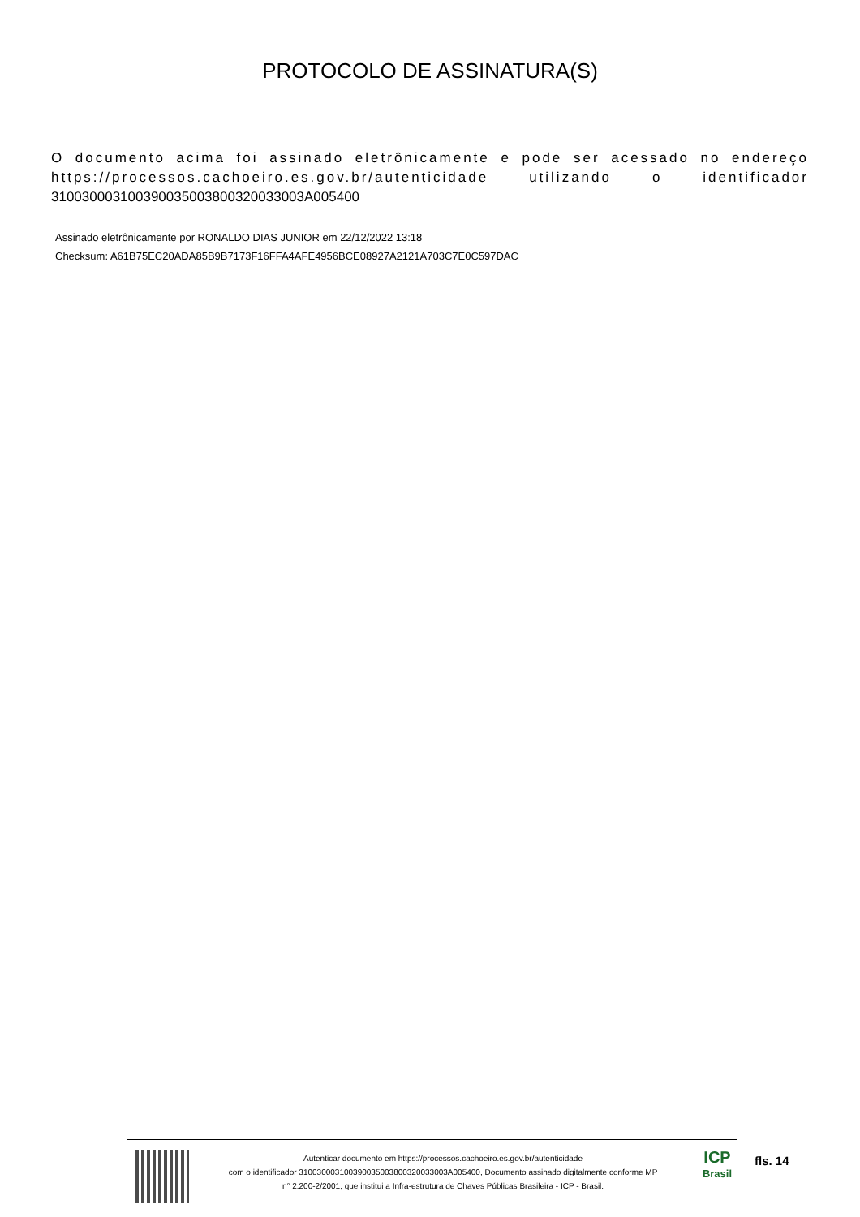PROTOCOLO DE ASSINATURA(S)
O documento acima foi assinado eletrônicamente e pode ser acessado no endereço https://processos.cachoeiro.es.gov.br/autenticidade utilizando o identificador 310030003100390035003800320033003A005400
Assinado eletrônicamente por RONALDO DIAS JUNIOR em 22/12/2022 13:18
Checksum: A61B75EC20ADA85B9B7173F16FFA4AFE4956BCE08927A2121A703C7E0C597DAC
Autenticar documento em https://processos.cachoeiro.es.gov.br/autenticidade
com o identificador 310030003100390035003800320033003A005400, Documento assinado digitalmente conforme MP
n° 2.200-2/2001, que institui a Infra-estrutura de Chaves Públicas Brasileira - ICP - Brasil.
ICP
Brasil
fls. 14